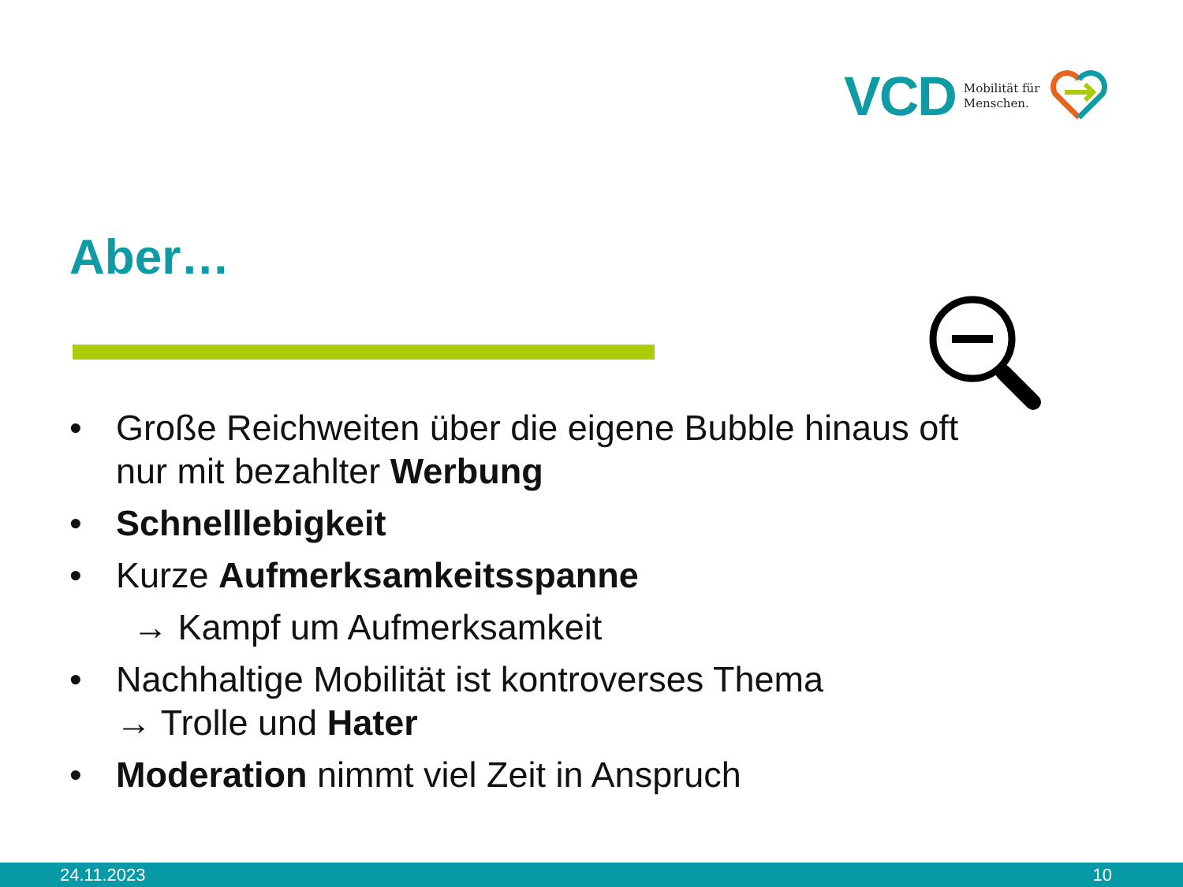VCD Mobilität für
Menschen.
Aber…
• Große Reichweiten über die eigene Bubble hinaus oft nur mit bezahlter Werbung
• Schnelllebigkeit
• Kurze Aufmerksamkeitsspanne
→ Kampf um Aufmerksamkeit
• Nachhaltige Mobilität ist kontroverses Thema
→ Trolle und Hater
• Moderation nimmt viel Zeit in Anspruch
24.11.2023 10